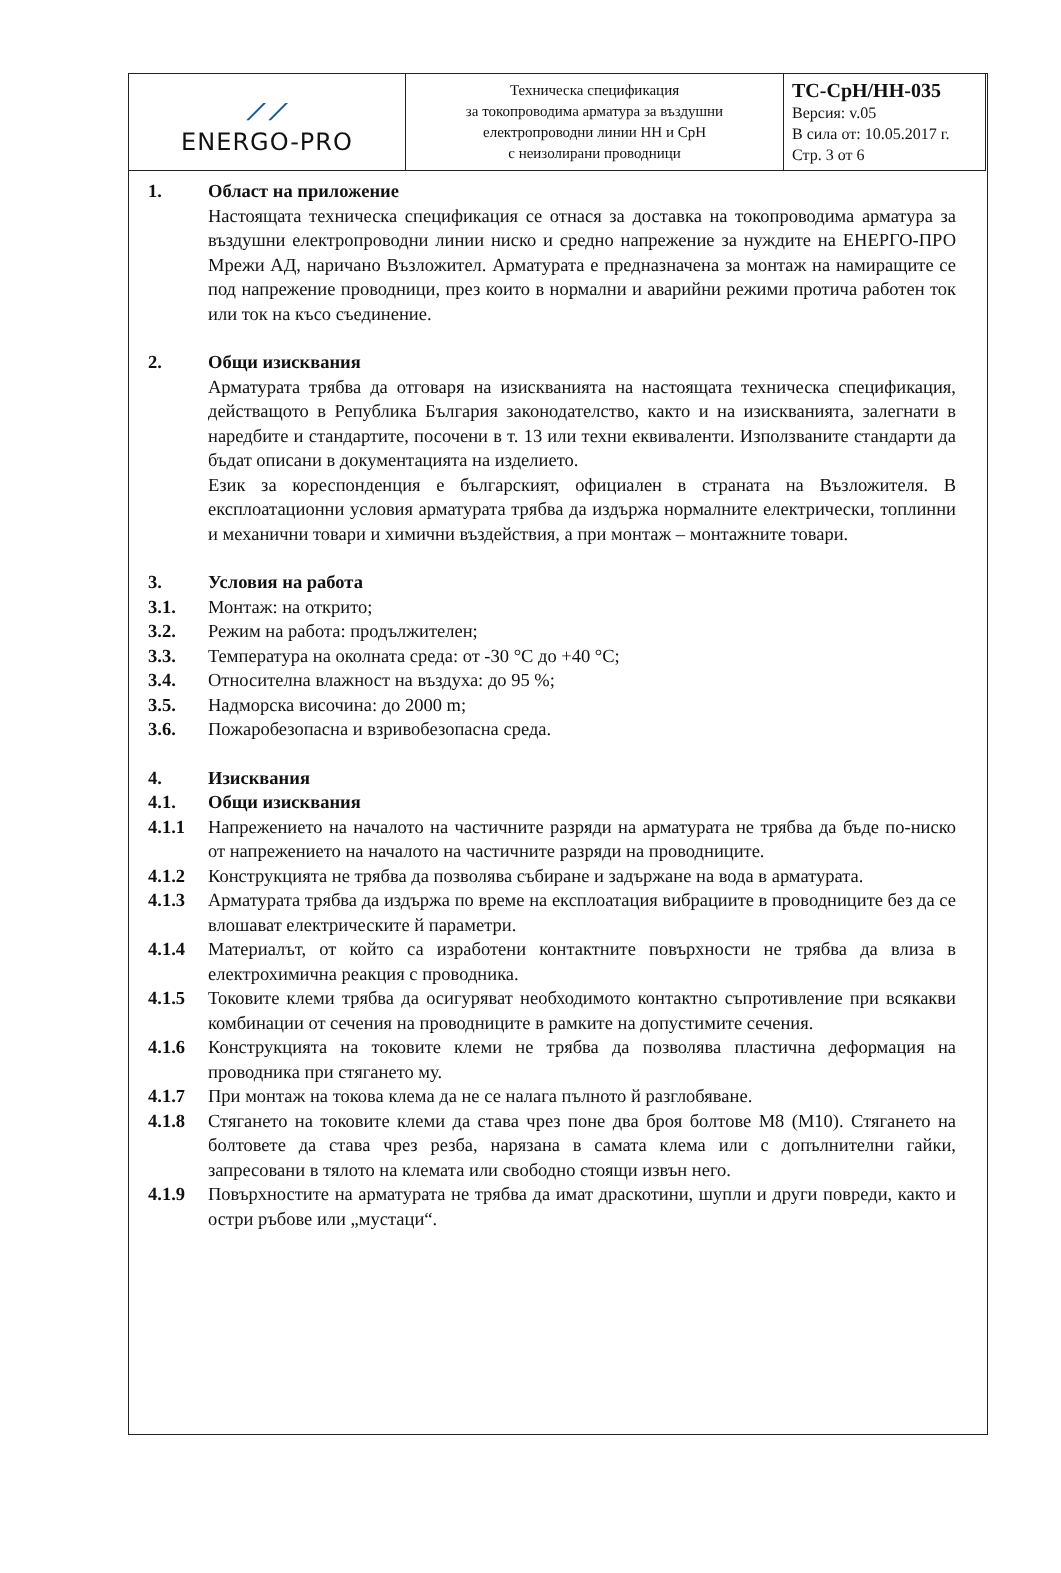| ⟋⟋ ENERGO-PRO | Техническа спецификация за токопроводима арматура за въздушни електропроводни линии НН и СрН с неизолирани проводници | ТС-СрН/НН-035 Версия: v.05 В сила от: 10.05.2017 г. Стр. 3 от 6 |
1. Област на приложение
Настоящата техническа спецификация се отнася за доставка на токопроводима арматура за въздушни електропроводни линии ниско и средно напрежение за нуждите на ЕНЕРГО-ПРО Мрежи АД, наричано Възложител. Арматурата е предназначена за монтаж на намиращите се под напрежение проводници, през които в нормални и аварийни режими протича работен ток или ток на късо съединение.
2. Общи изисквания
Арматурата трябва да отговаря на изискванията на настоящата техническа спецификация, действащото в Република България законодателство, както и на изискванията, залегнати в наредбите и стандартите, посочени в т. 13 или техни еквиваленти. Използваните стандарти да бъдат описани в документацията на изделието.
Език за кореспонденция е българският, официален в страната на Възложителя. В експлоатационни условия арматурата трябва да издържа нормалните електрически, топлинни и механични товари и химични въздействия, а при монтаж – монтажните товари.
3. Условия на работа
3.1. Монтаж: на открито;
3.2. Режим на работа: продължителен;
3.3. Температура на околната среда: от -30 °С до +40 °С;
3.4. Относителна влажност на въздуха: до 95 %;
3.5. Надморска височина: до 2000 m;
3.6. Пожаробезопасна и взривобезопасна среда.
4. Изисквания
4.1. Общи изисквания
4.1.1 Напрежението на началото на частичните разряди на арматурата не трябва да бъде по-ниско от напрежението на началото на частичните разряди на проводниците.
4.1.2 Конструкцията не трябва да позволява събиране и задържане на вода в арматурата.
4.1.3 Арматурата трябва да издържа по време на експлоатация вибрациите в проводниците без да се влошават електрическите й параметри.
4.1.4 Материалът, от който са изработени контактните повърхности не трябва да влиза в електрохимична реакция с проводника.
4.1.5 Токовите клеми трябва да осигуряват необходимото контактно съпротивление при всякакви комбинации от сечения на проводниците в рамките на допустимите сечения.
4.1.6 Конструкцията на токовите клеми не трябва да позволява пластична деформация на проводника при стягането му.
4.1.7 При монтаж на токова клема да не се налага пълното й разглобяване.
4.1.8 Стягането на токовите клеми да става чрез поне два броя болтове М8 (М10). Стягането на болтовете да става чрез резба, нарязана в самата клема или с допълнителни гайки, запресовани в тялото на клемата или свободно стоящи извън него.
4.1.9 Повърхностите на арматурата не трябва да имат драскотини, шупли и други повреди, както и остри ръбове или „мустаци“.